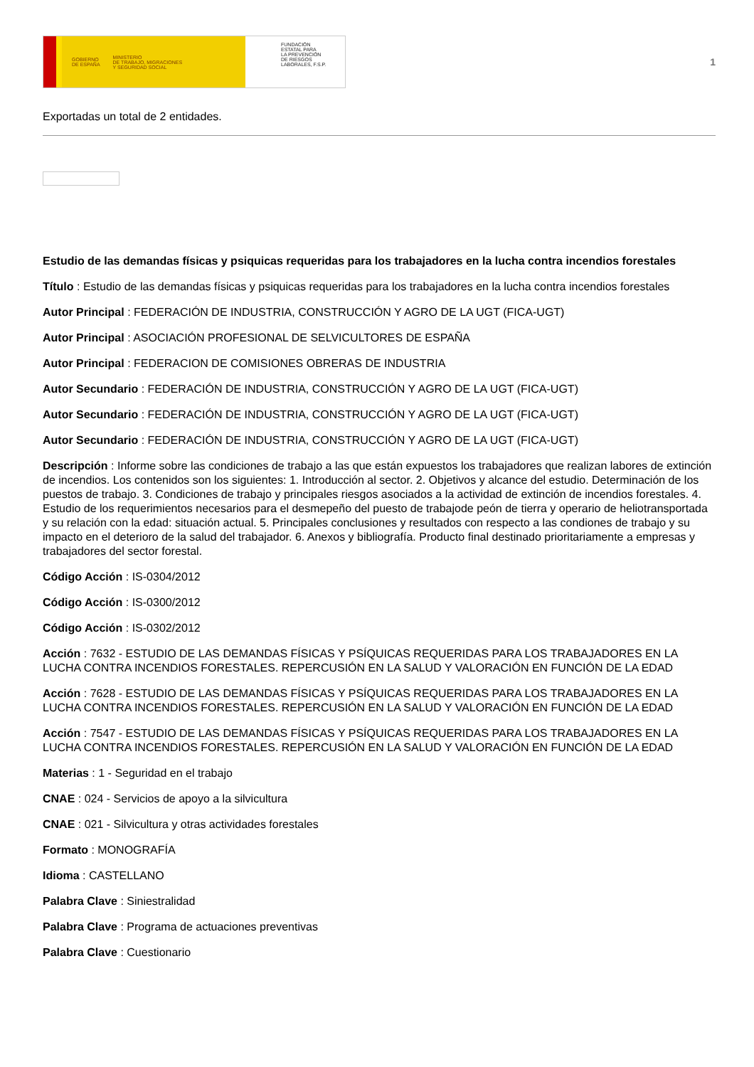GOBIERNO
DE ESPAÑA MINISTERIO
DE TRABAJO, MIGRACIONES
Y SEGURIDAD SOCIAL
FUNDACIÓN
ESTATAL PARA
LA PREVENCIÓN
DE RIESGOS
LABORALES, F.S.P.
1
Exportadas un total de 2 entidades.
Estudio de las demandas físicas y psiquicas requeridas para los trabajadores en la lucha contra incendios forestales
Título : Estudio de las demandas físicas y psiquicas requeridas para los trabajadores en la lucha contra incendios forestales
Autor Principal : FEDERACIÓN DE INDUSTRIA, CONSTRUCCIÓN Y AGRO DE LA UGT (FICA-UGT)
Autor Principal : ASOCIACIÓN PROFESIONAL DE SELVICULTORES DE ESPAÑA
Autor Principal : FEDERACION DE COMISIONES OBRERAS DE INDUSTRIA
Autor Secundario : FEDERACIÓN DE INDUSTRIA, CONSTRUCCIÓN Y AGRO DE LA UGT (FICA-UGT)
Autor Secundario : FEDERACIÓN DE INDUSTRIA, CONSTRUCCIÓN Y AGRO DE LA UGT (FICA-UGT)
Autor Secundario : FEDERACIÓN DE INDUSTRIA, CONSTRUCCIÓN Y AGRO DE LA UGT (FICA-UGT)
Descripción : Informe sobre las condiciones de trabajo a las que están expuestos los trabajadores que realizan labores de extinción de incendios. Los contenidos son los siguientes: 1. Introducción al sector. 2. Objetivos y alcance del estudio. Determinación de los puestos de trabajo. 3. Condiciones de trabajo y principales riesgos asociados a la actividad de extinción de incendios forestales. 4. Estudio de los requerimientos necesarios para el desmepeño del puesto de trabajode peón de tierra y operario de heliotransportada y su relación con la edad: situación actual. 5. Principales conclusiones y resultados con respecto a las condiones de trabajo y su impacto en el deterioro de la salud del trabajador. 6. Anexos y bibliografía. Producto final destinado prioritariamente a empresas y trabajadores del sector forestal.
Código Acción : IS-0304/2012
Código Acción : IS-0300/2012
Código Acción : IS-0302/2012
Acción : 7632 - ESTUDIO DE LAS DEMANDAS FÍSICAS Y PSÍQUICAS REQUERIDAS PARA LOS TRABAJADORES EN LA LUCHA CONTRA INCENDIOS FORESTALES. REPERCUSIÓN EN LA SALUD Y VALORACIÓN EN FUNCIÓN DE LA EDAD
Acción : 7628 - ESTUDIO DE LAS DEMANDAS FÍSICAS Y PSÍQUICAS REQUERIDAS PARA LOS TRABAJADORES EN LA LUCHA CONTRA INCENDIOS FORESTALES. REPERCUSIÓN EN LA SALUD Y VALORACIÓN EN FUNCIÓN DE LA EDAD
Acción : 7547 - ESTUDIO DE LAS DEMANDAS FÍSICAS Y PSÍQUICAS REQUERIDAS PARA LOS TRABAJADORES EN LA LUCHA CONTRA INCENDIOS FORESTALES. REPERCUSIÓN EN LA SALUD Y VALORACIÓN EN FUNCIÓN DE LA EDAD
Materias : 1 - Seguridad en el trabajo
CNAE : 024 - Servicios de apoyo a la silvicultura
CNAE : 021 - Silvicultura y otras actividades forestales
Formato : MONOGRAFÍA
Idioma : CASTELLANO
Palabra Clave : Siniestralidad
Palabra Clave : Programa de actuaciones preventivas
Palabra Clave : Cuestionario